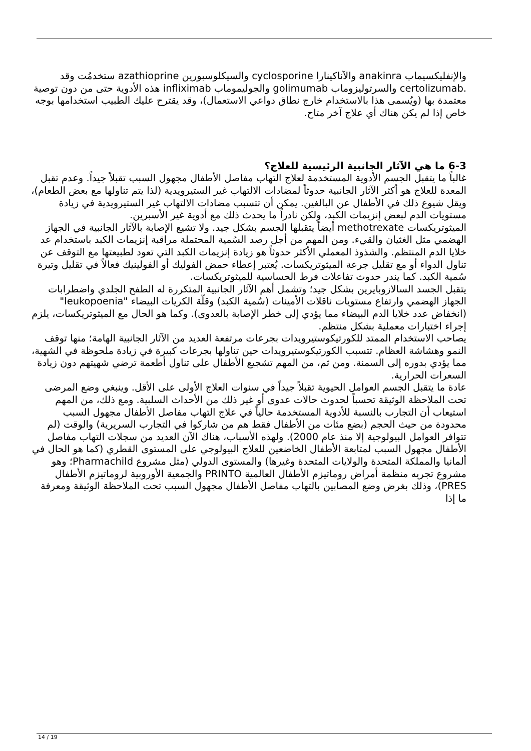والإنفليكسيماب anakinra والآناكينارا cyclosporine والسيكلوسبورين azathioprine ستخدمُت وقد .certolizumab والسرتوليزوماب golimumab والجوليموماب infliximab هذه الأدوية حتى من دون توصية معتمدة بها (ويُسمى هذا بالاستخدام خارج نطاق دواعي الاستعمال)، وقد يقترح عليك الطبيب استخدامها بوجه خاص إذا لم يكن هناك أي علاج آخر متاح.
6-3 ما هي الآثار الجانبية الرئيسية للعلاج؟
غالباً ما يتقبل الجسم الأدوية المستخدمة لعلاج التهاب مفاصل الأطفال مجهول السبب تقبلاً جيداً. وعدم تقبل المعدة للعلاج هو أكثر الآثار الجانبية حدوثاً لمضادات الالتهاب غير الستيرويدية (لذا يتم تناولها مع بعض الطعام)، ويقل شيوع ذلك في الأطفال عن البالغين. يمكن أن تتسبب مضادات الالتهاب غير الستيرويدية في زيادة مستويات الدم لبعض إنزيمات الكبد، ولكن نادراً ما يحدث ذلك مع أدوية غير الأسبرين.
الميثوتريكسات methotrexate أيضاً يتقبلها الجسم بشكل جيد. ولا تشيع الإصابة بالآثار الجانبية في الجهاز الهضمي مثل الغثيان والقيء. ومن المهم من أجل رصد السُمية المحتملة مراقبة إنزيمات الكبد باستخدام عد خلايا الدم المنتظم. والشذوذ المعملي الأكثر حدوثاً هو زيادة إنزيمات الكبد التي تعود لطبيعتها مع التوقف عن تناول الدواء أو مع تقليل جرعة الميثوتريكسات. يُعتبر إعطاء حمض الفوليك أو الفولينيك فعالاً في تقليل وتيرة سُمية الكبد. كما يندر حدوث تفاعلات فرط الحساسية للميثوتريكسات.
يتقبل الجسد السالازوبايرين بشكل جيد؛ وتشمل أهم الآثار الجانبية المتكررة له الطفح الجلدي واضطرابات الجهاز الهضمي وارتفاع مستويات ناقلات الأمينات (سُمية الكبد) وقلّة الكريات البيضاء "leukopoenia" (انخفاض عدد خلايا الدم البيضاء مما يؤدي إلى خطر الإصابة بالعدوى). وكما هو الحال مع الميثوتريكسات، يلزم إجراء اختبارات معملية بشكل منتظم.
يصاحب الاستخدام الممتد للكورتيكوستيرويدات بجرعات مرتفعة العديد من الآثار الجانبية الهامة؛ منها توقف النمو وهشاشة العظام. تتسبب الكورتيكوستيرويدات حين تناولها بجرعات كبيرة في زيادة ملحوظة في الشهية، مما يؤدي بدوره إلى السمنة. ومن ثم، من المهم تشجيع الأطفال على تناول أطعمة ترضي شهيتهم دون زيادة السعرات الحرارية.
عادة ما يتقبل الجسم العوامل الحيوية تقبلاً جيداً في سنوات العلاج الأولى على الأقل. وينبغي وضع المرضى تحت الملاحظة الوثيقة تحسباً لحدوث حالات عدوى أو غير ذلك من الأحداث السلبية. ومع ذلك، من المهم استيعاب أن التجارب بالنسبة للأدوية المستخدمة حالياً في علاج التهاب مفاصل الأطفال مجهول السبب محدودة من حيث الحجم (بضع مئات من الأطفال فقط هم من شاركوا في التجارب السريرية) والوقت (لم تتوافر العوامل البيولوجية إلا منذ عام 2000). ولهذه الأسباب، هناك الآن العديد من سجلات التهاب مفاصل الأطفال مجهول السبب لمتابعة الأطفال الخاضعين للعلاج البيولوجي على المستوى القطري (كما هو الحال في ألمانيا والمملكة المتحدة والولايات المتحدة وغيرها) والمستوى الدولي (مثل مشروع Pharmachild؛ وهو مشروع تجريه منظمة أمراض روماتيزم الأطفال العالمية PRINTO والجمعية الأوروبية لروماتيزم الأطفال PRES)، وذلك بغرض وضع المصابين بالتهاب مفاصل الأطفال مجهول السبب تحت الملاحظة الوثيقة ومعرفة ما إذا
14 / 19